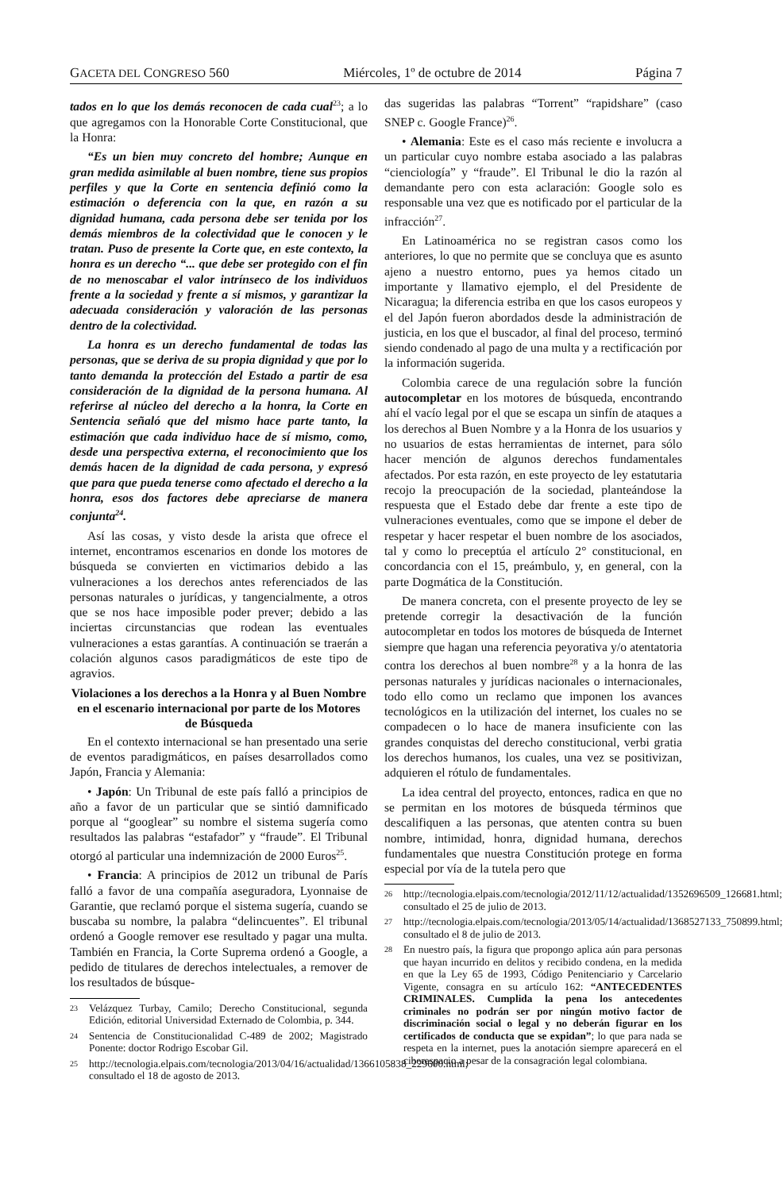GACETA DEL CONGRESO 560 Miércoles, 1º de octubre de 2014 Página 7
tados en lo que los demás reconocen de cada cual<sup>23</sup>; a lo que agregamos con la Honorable Corte Constitucional, que la Honra:
“Es un bien muy concreto del hombre; Aunque en gran medida asimilable al buen nombre, tiene sus propios perfiles y que la Corte en sentencia definió como la estimación o deferencia con la que, en razón a su dignidad humana, cada persona debe ser tenida por los demás miembros de la colectividad que le conocen y le tratan. Puso de presente la Corte que, en este contexto, la honra es un derecho “... que debe ser protegido con el fin de no menoscabar el valor intrínseco de los individuos frente a la sociedad y frente a sí mismos, y garantizar la adecuada consideración y valoración de las personas dentro de la colectividad.
La honra es un derecho fundamental de todas las personas, que se deriva de su propia dignidad y que por lo tanto demanda la protección del Estado a partir de esa consideración de la dignidad de la persona humana. Al referirse al núcleo del derecho a la honra, la Corte en Sentencia señaló que del mismo hace parte tanto, la estimación que cada individuo hace de sí mismo, como, desde una perspectiva externa, el reconocimiento que los demás hacen de la dignidad de cada persona, y expresó que para que pueda tenerse como afectado el derecho a la honra, esos dos factores debe apreciarse de manera conjunta<sup>24</sup>.
Así las cosas, y visto desde la arista que ofrece el internet, encontramos escenarios en donde los motores de búsqueda se convierten en victimarios debido a las vulneraciones a los derechos antes referenciados de las personas naturales o jurídicas, y tangencialmente, a otros que se nos hace imposible poder prever; debido a las inciertas circunstancias que rodean las eventuales vulneraciones a estas garantías. A continuación se traerán a colación algunos casos paradigmáticos de este tipo de agravios.
Violaciones a los derechos a la Honra y al Buen Nombre en el escenario internacional por parte de los Motores de Búsqueda
En el contexto internacional se han presentado una serie de eventos paradigmáticos, en países desarrollados como Japón, Francia y Alemania:
• Japón: Un Tribunal de este país falló a principios de año a favor de un particular que se sintió damnificado porque al “googlear” su nombre el sistema sugería como resultados las palabras “estafador” y “fraude”. El Tribunal otorgó al particular una indemnización de 2000 Euros<sup>25</sup>.
• Francia: A principios de 2012 un tribunal de París falló a favor de una compañía aseguradora, Lyonnaise de Garantie, que reclamó porque el sistema sugería, cuando se buscaba su nombre, la palabra “delincuentes”. El tribunal ordenó a Google remover ese resultado y pagar una multa. También en Francia, la Corte Suprema ordenó a Google, a pedido de titulares de derechos intelectuales, a remover de los resultados de búsque-
<sup>23</sup> Velázquez Turbay, Camilo; Derecho Constitucional, segunda Edición, editorial Universidad Externado de Colombia, p. 344.
<sup>24</sup> Sentencia de Constitucionalidad C-489 de 2002; Magistrado Ponente: doctor Rodrigo Escobar Gil.
<sup>25</sup> http://tecnologia.elpais.com/tecnologia/2013/04/16/actualidad/1366105838_229600.html; consultado el 18 de agosto de 2013.
das sugeridas las palabras “Torrent” “rapidshare” (caso SNEP c. Google France)<sup>26</sup>.
• Alemania: Este es el caso más reciente e involucra a un particular cuyo nombre estaba asociado a las palabras “cienciología” y “fraude”. El Tribunal le dio la razón al demandante pero con esta aclaración: Google solo es responsable una vez que es notificado por el particular de la infracción<sup>27</sup>.
En Latinoamérica no se registran casos como los anteriores, lo que no permite que se concluya que es asunto ajeno a nuestro entorno, pues ya hemos citado un importante y llamativo ejemplo, el del Presidente de Nicaragua; la diferencia estriba en que los casos europeos y el del Japón fueron abordados desde la administración de justicia, en los que el buscador, al final del proceso, terminó siendo condenado al pago de una multa y a rectificación por la información sugerida.
Colombia carece de una regulación sobre la función autocompletar en los motores de búsqueda, encontrando ahí el vacío legal por el que se escapa un sinfín de ataques a los derechos al Buen Nombre y a la Honra de los usuarios y no usuarios de estas herramientas de internet, para sólo hacer mención de algunos derechos fundamentales afectados. Por esta razón, en este proyecto de ley estatutaria recojo la preocupación de la sociedad, planteándose la respuesta que el Estado debe dar frente a este tipo de vulneraciones eventuales, como que se impone el deber de respetar y hacer respetar el buen nombre de los asociados, tal y como lo preceptúa el artículo 2° constitucional, en concordancia con el 15, preámbulo, y, en general, con la parte Dogmática de la Constitución.
De manera concreta, con el presente proyecto de ley se pretende corregir la desactivación de la función autocompletar en todos los motores de búsqueda de Internet siempre que hagan una referencia peyorativa y/o atentatoria contra los derechos al buen nombre<sup>28</sup> y a la honra de las personas naturales y jurídicas nacionales o internacionales, todo ello como un reclamo que imponen los avances tecnológicos en la utilización del internet, los cuales no se compadecen o lo hace de manera insuficiente con las grandes conquistas del derecho constitucional, verbi gratia los derechos humanos, los cuales, una vez se positivizan, adquieren el rótulo de fundamentales.
La idea central del proyecto, entonces, radica en que no se permitan en los motores de búsqueda términos que descalifiquen a las personas, que atenten contra su buen nombre, intimidad, honra, dignidad humana, derechos fundamentales que nuestra Constitución protege en forma especial por vía de la tutela pero que
<sup>26</sup> http://tecnologia.elpais.com/tecnologia/2012/11/12/actualidad/1352696509_126681.html; consultado el 25 de julio de 2013.
<sup>27</sup> http://tecnologia.elpais.com/tecnologia/2013/05/14/actualidad/1368527133_750899.html; consultado el 8 de julio de 2013.
<sup>28</sup> En nuestro país, la figura que propongo aplica aún para personas que hayan incurrido en delitos y recibido condena, en la medida en que la Ley 65 de 1993, Código Penitenciario y Carcelario Vigente, consagra en su artículo 162: “ANTECEDENTES CRIMINALES. Cumplida la pena los antecedentes criminales no podrán ser por ningún motivo factor de discriminación social o legal y no deberán figurar en los certificados de conducta que se expidan”; lo que para nada se respeta en la internet, pues la anotación siempre aparecerá en el ciberespacio a pesar de la consagración legal colombiana.